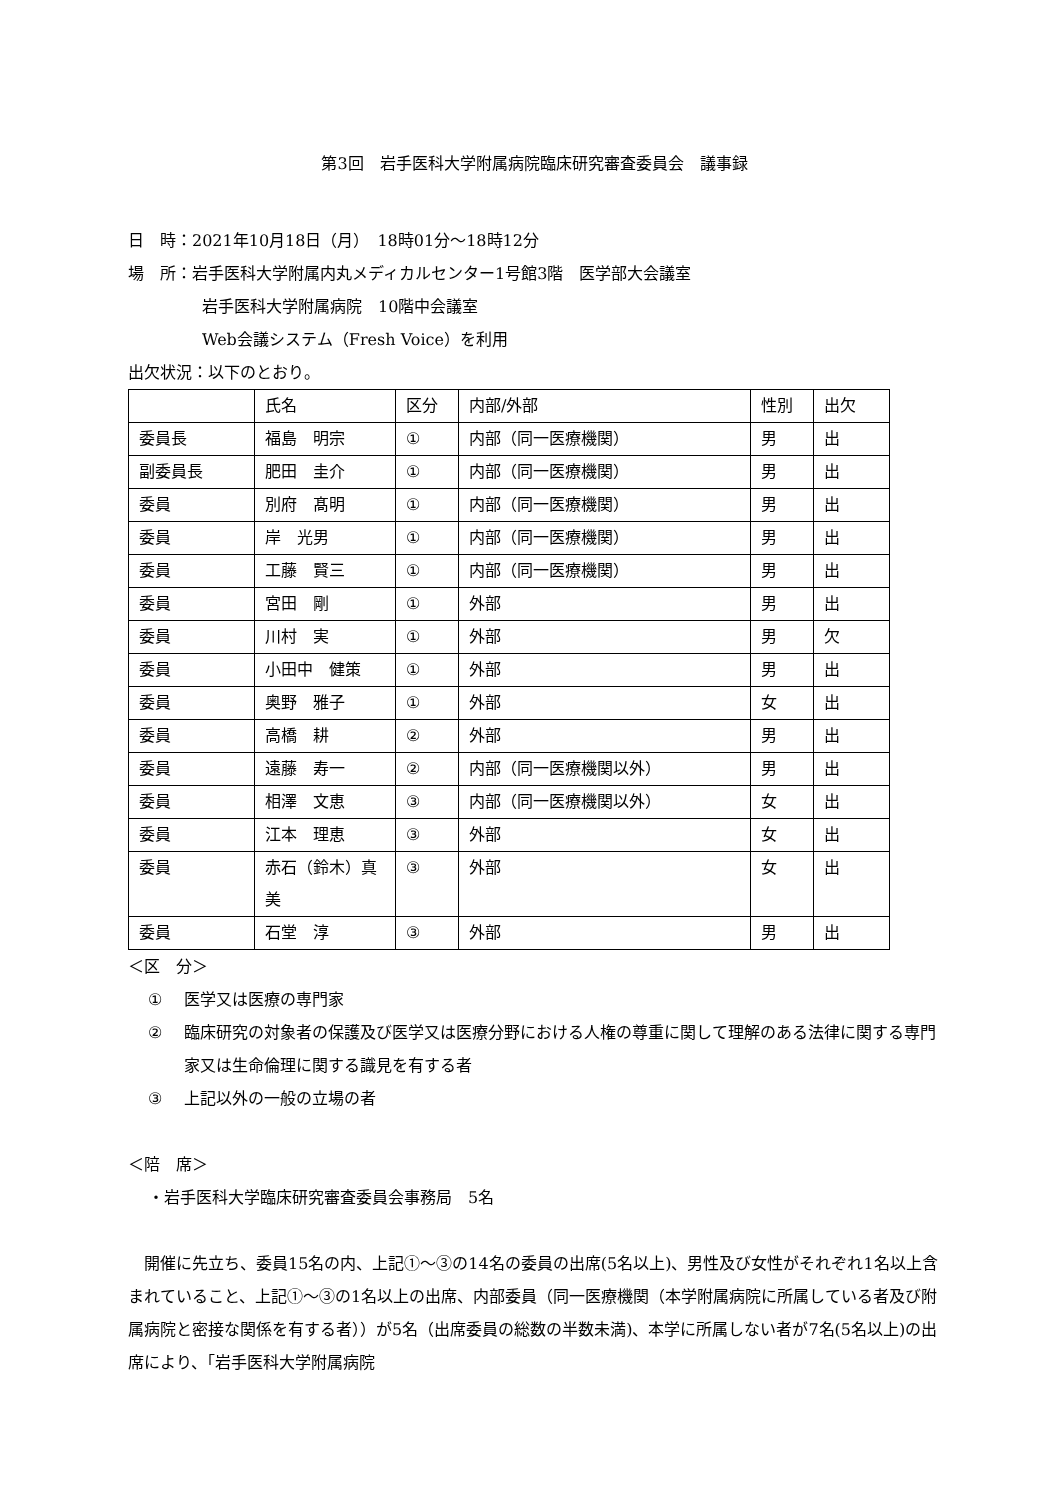第3回　岩手医科大学附属病院臨床研究審査委員会　議事録
日　時：2021年10月18日（月）　18時01分～18時12分
場　所：岩手医科大学附属内丸メディカルセンター1号館3階　医学部大会議室
岩手医科大学附属病院　10階中会議室
Web会議システム（Fresh Voice）を利用
出欠状況：以下のとおり。
| | 氏名 | 区分 | 内部/外部 | 性別 | 出欠 |
| 委員長 | 福島 明宗 | ① | 内部（同一医療機関） | 男 | 出 |
| 副委員長 | 肥田 圭介 | ① | 内部（同一医療機関） | 男 | 出 |
| 委員 | 別府 髙明 | ① | 内部（同一医療機関） | 男 | 出 |
| 委員 | 岸 光男 | ① | 内部（同一医療機関） | 男 | 出 |
| 委員 | 工藤 賢三 | ① | 内部（同一医療機関） | 男 | 出 |
| 委員 | 宮田 剛 | ① | 外部 | 男 | 出 |
| 委員 | 川村 実 | ① | 外部 | 男 | 欠 |
| 委員 | 小田中 健策 | ① | 外部 | 男 | 出 |
| 委員 | 奥野 雅子 | ① | 外部 | 女 | 出 |
| 委員 | 高橋 耕 | ② | 外部 | 男 | 出 |
| 委員 | 遠藤 寿一 | ② | 内部（同一医療機関以外） | 男 | 出 |
| 委員 | 相澤 文恵 | ③ | 内部（同一医療機関以外） | 女 | 出 |
| 委員 | 江本 理恵 | ③ | 外部 | 女 | 出 |
| 委員 | 赤石（鈴木）真美 | ③ | 外部 | 女 | 出 |
| 委員 | 石堂 淳 | ③ | 外部 | 男 | 出 |
＜区　分＞
① 医学又は医療の専門家
② 臨床研究の対象者の保護及び医学又は医療分野における人権の尊重に関して理解のある法律に関する専門家又は生命倫理に関する識見を有する者
③ 上記以外の一般の立場の者
＜陪　席＞
・岩手医科大学臨床研究審査委員会事務局　5名
開催に先立ち、委員15名の内、上記①～③の14名の委員の出席(5名以上)、男性及び女性がそれぞれ1名以上含まれていること、上記①～③の1名以上の出席、内部委員（同一医療機関（本学附属病院に所属している者及び附属病院と密接な関係を有する者））が5名（出席委員の総数の半数未満)、本学に所属しない者が7名(5名以上)の出席により、「岩手医科大学附属病院